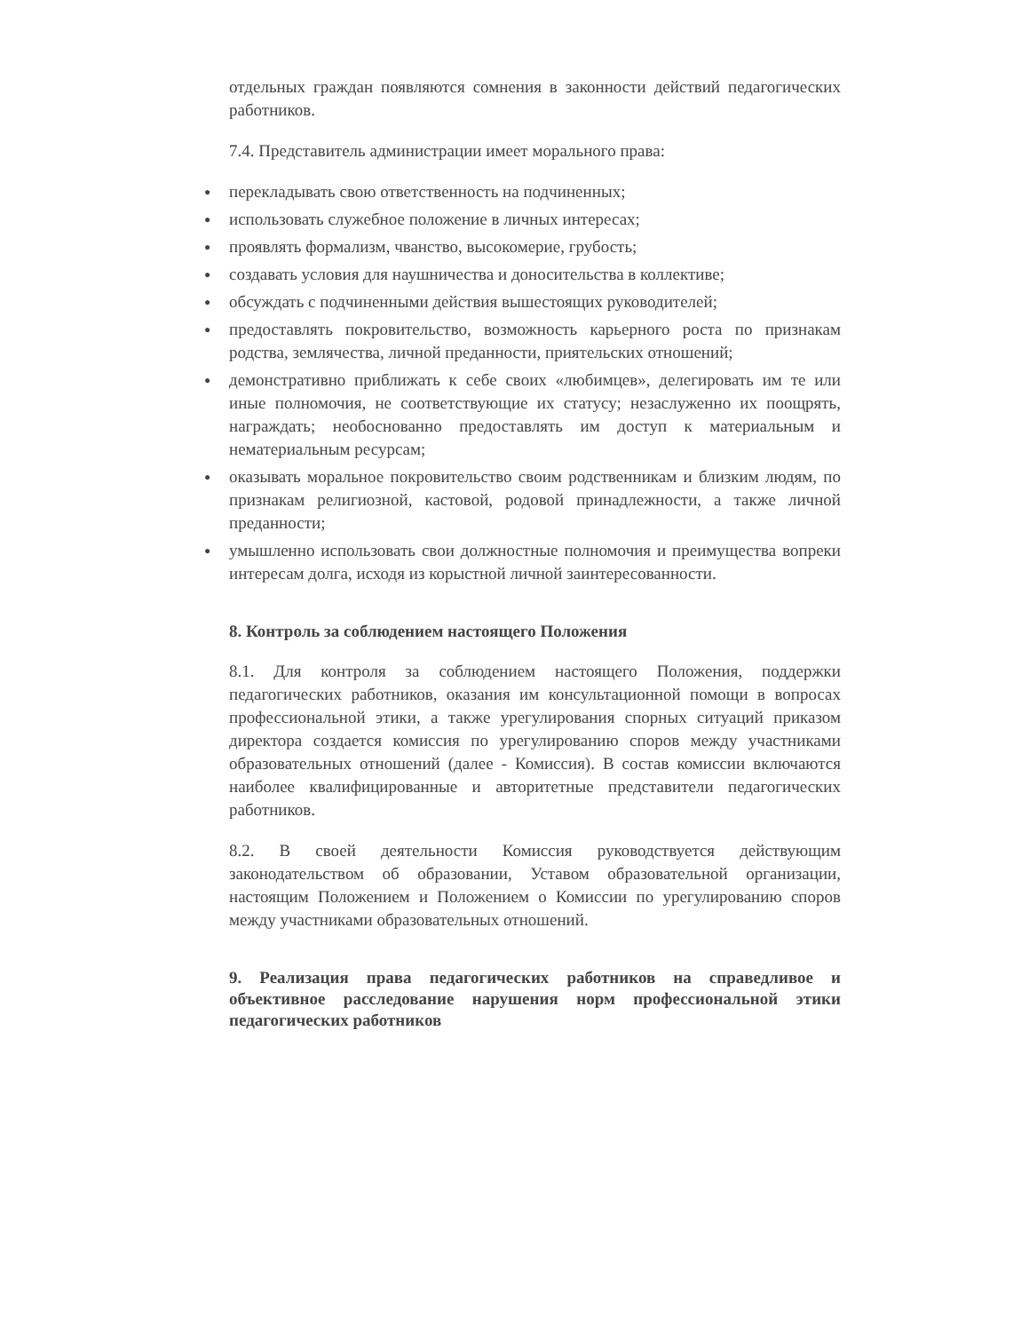отдельных граждан появляются сомнения в законности действий педагогических работников.
7.4. Представитель администрации имеет морального права:
● перекладывать свою ответственность на подчиненных;
● использовать служебное положение в личных интересах;
● проявлять формализм, чванство, высокомерие, грубость;
● создавать условия для наушничества и доносительства в коллективе;
● обсуждать с подчиненными действия вышестоящих руководителей;
● предоставлять покровительство, возможность карьерного роста по признакам родства, землячества, личной преданности, приятельских отношений;
● демонстративно приближать к себе своих «любимцев», делегировать им те или иные полномочия, не соответствующие их статусу; незаслуженно их поощрять, награждать; необоснованно предоставлять им доступ к материальным и нематериальным ресурсам;
● оказывать моральное покровительство своим родственникам и близким людям, по признакам религиозной, кастовой, родовой принадлежности, а также личной преданности;
● умышленно использовать свои должностные полномочия и преимущества вопреки интересам долга, исходя из корыстной личной заинтересованности.
8. Контроль за соблюдением настоящего Положения
8.1. Для контроля за соблюдением настоящего Положения, поддержки педагогических работников, оказания им консультационной помощи в вопросах профессиональной этики, а также урегулирования спорных ситуаций приказом директора создается комиссия по урегулированию споров между участниками образовательных отношений (далее - Комиссия). В состав комиссии включаются наиболее квалифицированные и авторитетные представители педагогических работников.
8.2. В своей деятельности Комиссия руководствуется действующим законодательством об образовании, Уставом образовательной организации, настоящим Положением и Положением о Комиссии по урегулированию споров между участниками образовательных отношений.
9. Реализация права педагогических работников на справедливое и объективное расследование нарушения норм профессиональной этики педагогических работников